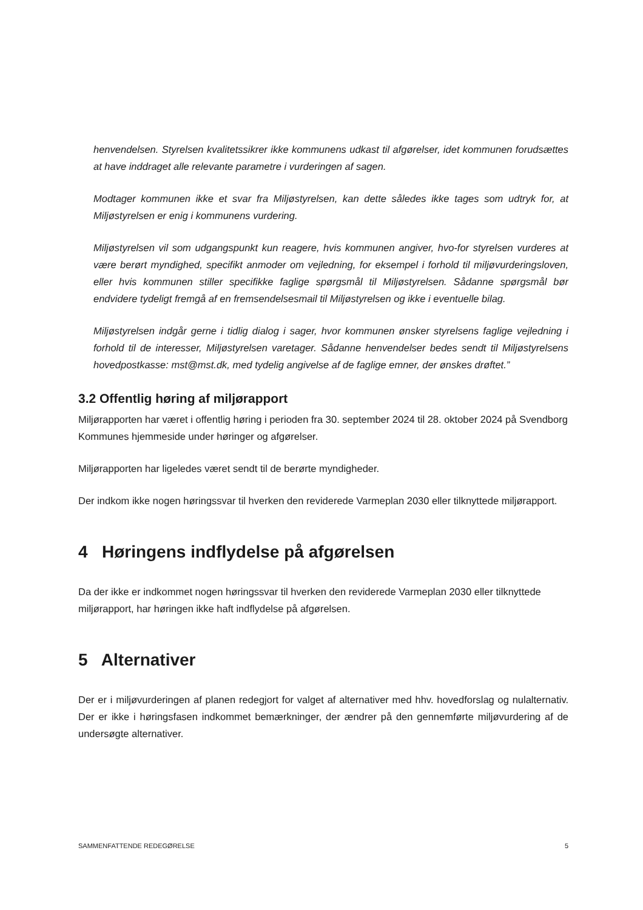henvendelsen. Styrelsen kvalitetssikrer ikke kommunens udkast til afgørelser, idet kommunen forudsættes at have inddraget alle relevante parametre i vurderingen af sagen.
Modtager kommunen ikke et svar fra Miljøstyrelsen, kan dette således ikke tages som udtryk for, at Miljøstyrelsen er enig i kommunens vurdering.
Miljøstyrelsen vil som udgangspunkt kun reagere, hvis kommunen angiver, hvo-for styrelsen vurderes at være berørt myndighed, specifikt anmoder om vejledning, for eksempel i forhold til miljøvurderingsloven, eller hvis kommunen stiller specifikke faglige spørgsmål til Miljøstyrelsen. Sådanne spørgsmål bør endvidere tydeligt fremgå af en fremsendelsesmail til Miljøstyrelsen og ikke i eventuelle bilag.
Miljøstyrelsen indgår gerne i tidlig dialog i sager, hvor kommunen ønsker styrelsens faglige vejledning i forhold til de interesser, Miljøstyrelsen varetager. Sådanne henvendelser bedes sendt til Miljøstyrelsens hovedpostkasse: mst@mst.dk, med tydelig angivelse af de faglige emner, der ønskes drøftet.”
3.2 Offentlig høring af miljørapport
Miljørapporten har været i offentlig høring i perioden fra 30. september 2024 til 28. oktober 2024 på Svendborg Kommunes hjemmeside under høringer og afgørelser.
Miljørapporten har ligeledes været sendt til de berørte myndigheder.
Der indkom ikke nogen høringssvar til hverken den reviderede Varmeplan 2030 eller tilknyttede miljørapport.
4 Høringens indflydelse på afgørelsen
Da der ikke er indkommet nogen høringssvar til hverken den reviderede Varmeplan 2030 eller tilknyttede miljørapport, har høringen ikke haft indflydelse på afgørelsen.
5 Alternativer
Der er i miljøvurderingen af planen redegjort for valget af alternativer med hhv. hovedforslag og nulalternativ. Der er ikke i høringsfasen indkommet bemærkninger, der ændrer på den gennemførte miljøvurdering af de undersøgte alternativer.
SAMMENFATTENDE REDEGØRELSE 5